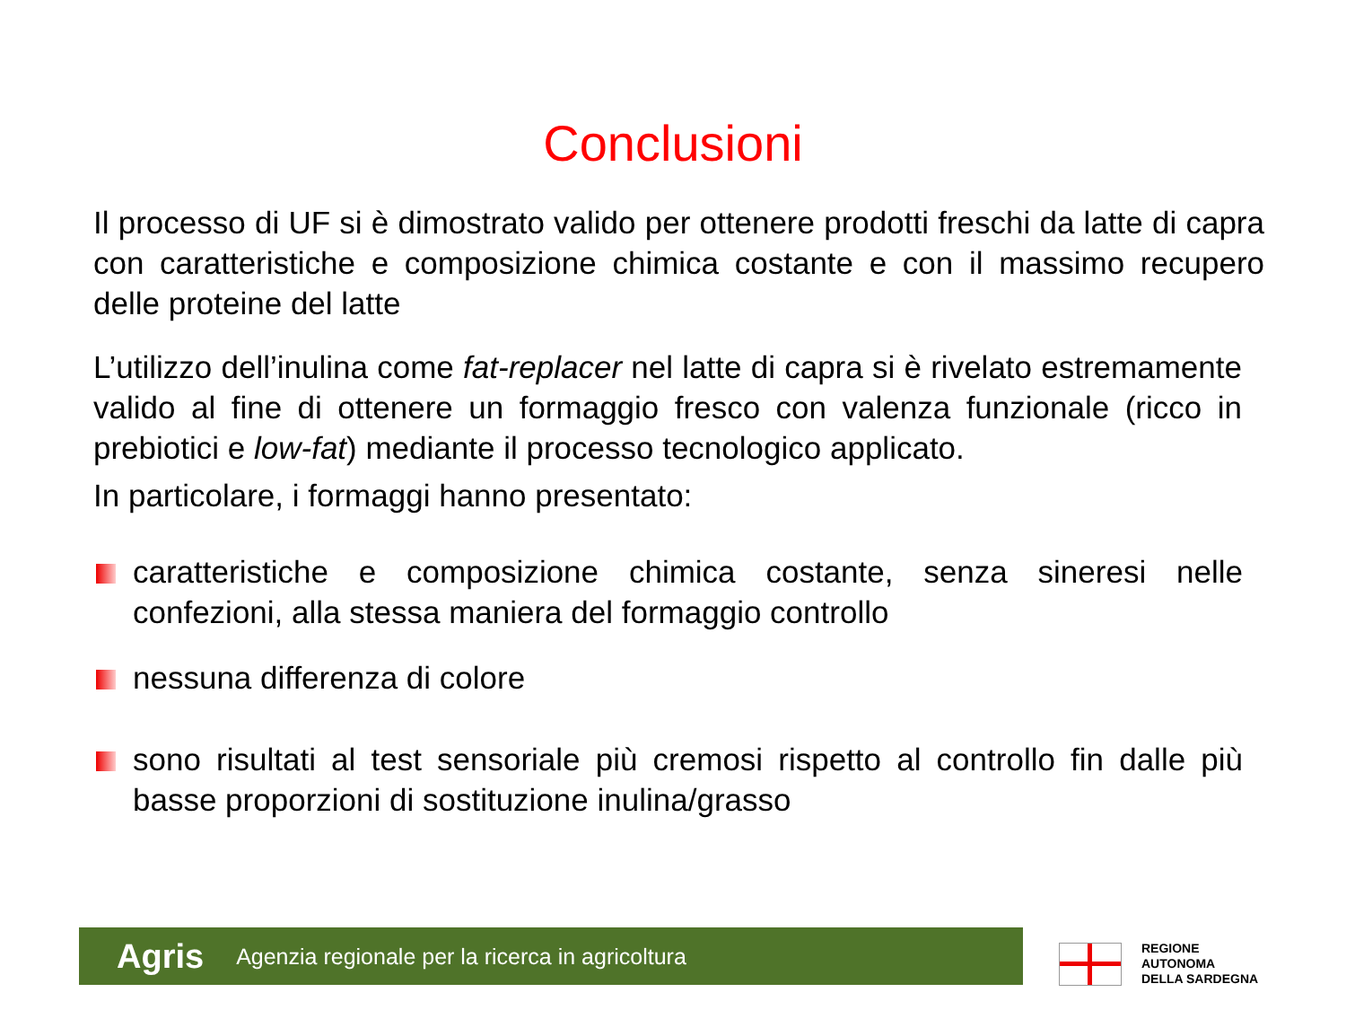Conclusioni
Il processo di UF si è dimostrato valido per ottenere prodotti freschi da latte di capra con caratteristiche e composizione chimica costante e con il massimo recupero delle proteine del latte
L’utilizzo dell’inulina come fat-replacer nel latte di capra si è rivelato estremamente valido al fine di ottenere un formaggio fresco con valenza funzionale (ricco in prebiotici e low-fat) mediante il processo tecnologico applicato.
In particolare, i formaggi hanno presentato:
caratteristiche e composizione chimica costante, senza sineresi nelle confezioni, alla stessa maniera del formaggio controllo
nessuna differenza di colore
sono risultati al test sensoriale più cremosi rispetto al controllo fin dalle più basse proporzioni di sostituzione inulina/grasso
Agris Agenzia regionale per la ricerca in agricoltura
REGIONE
AUTONOMA
DELLA SARDEGNA